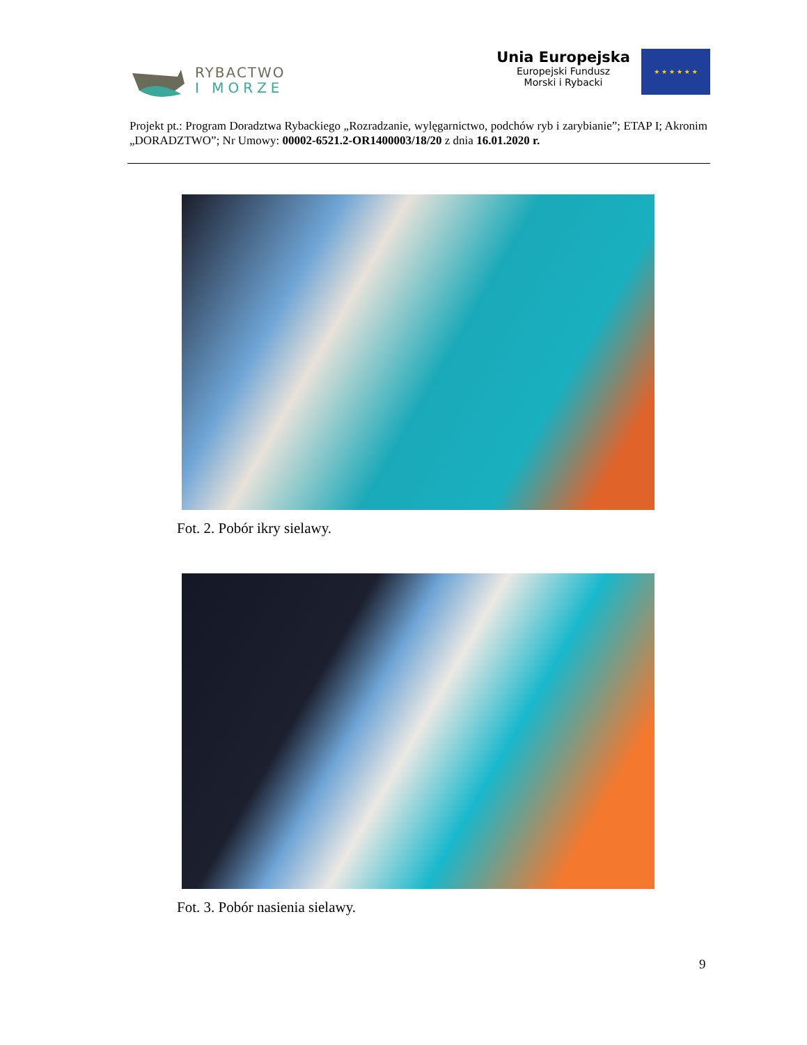RYBACTWO
I MORZE
Unia Europejska
Europejski Fundusz
Morski i Rybacki
★ ★ ★ ★ ★ ★
Projekt pt.: Program Doradztwa Rybackiego „Rozradzanie, wylęgarnictwo, podchów ryb i zarybianie”; ETAP I; Akronim „DORADZTWO”; Nr Umowy: 00002-6521.2-OR1400003/18/20 z dnia 16.01.2020 r.
Fot. 2. Pobór ikry sielawy.
Fot. 3. Pobór nasienia sielawy.
9